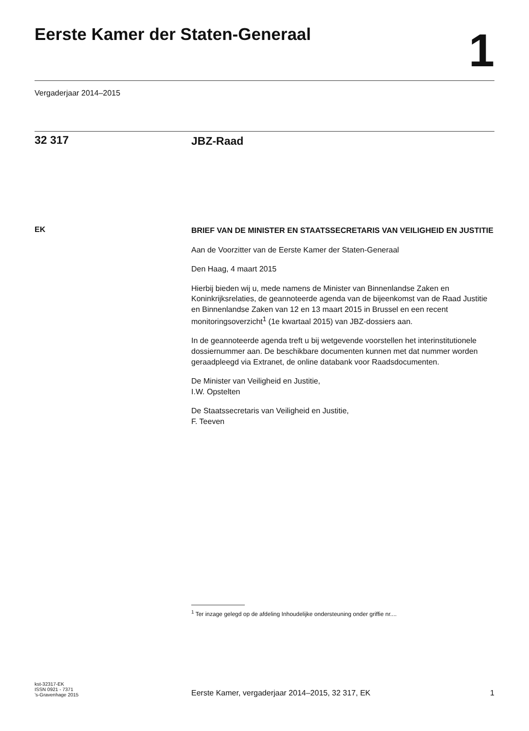Eerste Kamer der Staten-Generaal
1
Vergaderjaar 2014–2015
32 317
JBZ-Raad
EK
BRIEF VAN DE MINISTER EN STAATSSECRETARIS VAN VEILIGHEID EN JUSTITIE
Aan de Voorzitter van de Eerste Kamer der Staten-Generaal
Den Haag, 4 maart 2015
Hierbij bieden wij u, mede namens de Minister van Binnenlandse Zaken en Koninkrijksrelaties, de geannoteerde agenda van de bijeenkomst van de Raad Justitie en Binnenlandse Zaken van 12 en 13 maart 2015 in Brussel en een recent monitoringsoverzicht<sup>1</sup> (1e kwartaal 2015) van JBZ-dossiers aan.
In de geannoteerde agenda treft u bij wetgevende voorstellen het interinstitutionele dossiernummer aan. De beschikbare documenten kunnen met dat nummer worden geraadpleegd via Extranet, de online databank voor Raadsdocumenten.
De Minister van Veiligheid en Justitie,
I.W. Opstelten
De Staatssecretaris van Veiligheid en Justitie,
F. Teeven
<sup>1</sup> Ter inzage gelegd op de afdeling Inhoudelijke ondersteuning onder griffie nr....
kst-32317-EK
ISSN 0921 - 7371
’s-Gravenhage 2015
Eerste Kamer, vergaderjaar 2014–2015, 32 317, EK
1